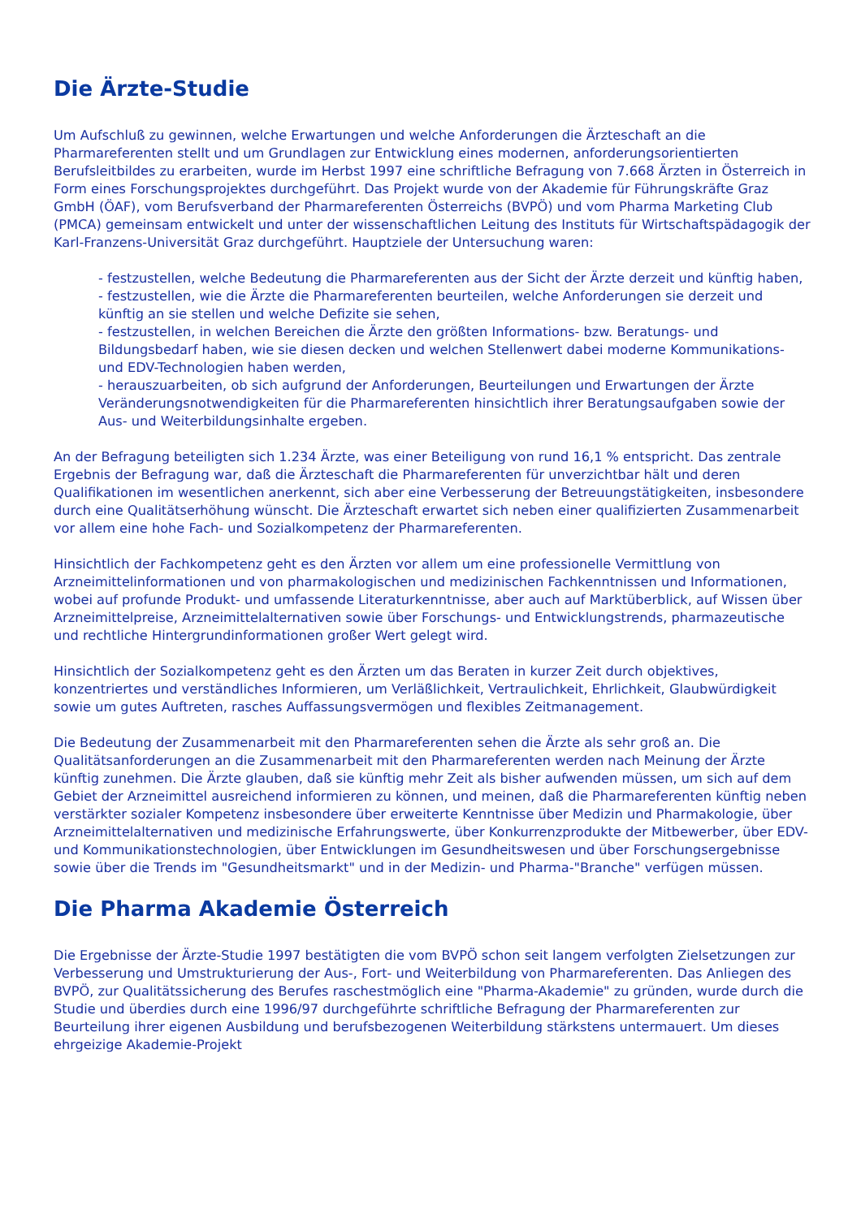Die Ärzte-Studie
Um Aufschluß zu gewinnen, welche Erwartungen und welche Anforderungen die Ärzteschaft an die Pharmareferenten stellt und um Grundlagen zur Entwicklung eines modernen, anforderungsorientierten Berufsleitbildes zu erarbeiten, wurde im Herbst 1997 eine schriftliche Befragung von 7.668 Ärzten in Österreich in Form eines Forschungsprojektes durchgeführt. Das Projekt wurde von der Akademie für Führungskräfte Graz GmbH (ÖAF), vom Berufsverband der Pharmareferenten Österreichs (BVPÖ) und vom Pharma Marketing Club (PMCA) gemeinsam entwickelt und unter der wissenschaftlichen Leitung des Instituts für Wirtschaftspädagogik der Karl-Franzens-Universität Graz durchgeführt. Hauptziele der Untersuchung waren:
- festzustellen, welche Bedeutung die Pharmareferenten aus der Sicht der Ärzte derzeit und künftig haben,
- festzustellen, wie die Ärzte die Pharmareferenten beurteilen, welche Anforderungen sie derzeit und künftig an sie stellen und welche Defizite sie sehen,
- festzustellen, in welchen Bereichen die Ärzte den größten Informations- bzw. Beratungs- und Bildungsbedarf haben, wie sie diesen decken und welchen Stellenwert dabei moderne Kommunikations- und EDV-Technologien haben werden,
- herauszuarbeiten, ob sich aufgrund der Anforderungen, Beurteilungen und Erwartungen der Ärzte Veränderungsnotwendigkeiten für die Pharmareferenten hinsichtlich ihrer Beratungsaufgaben sowie der Aus- und Weiterbildungsinhalte ergeben.
An der Befragung beteiligten sich 1.234 Ärzte, was einer Beteiligung von rund 16,1 % entspricht. Das zentrale Ergebnis der Befragung war, daß die Ärzteschaft die Pharmareferenten für unverzichtbar hält und deren Qualifikationen im wesentlichen anerkennt, sich aber eine Verbesserung der Betreuungstätigkeiten, insbesondere durch eine Qualitätserhöhung wünscht. Die Ärzteschaft erwartet sich neben einer qualifizierten Zusammenarbeit vor allem eine hohe Fach- und Sozialkompetenz der Pharmareferenten.
Hinsichtlich der Fachkompetenz geht es den Ärzten vor allem um eine professionelle Vermittlung von Arzneimittelinformationen und von pharmakologischen und medizinischen Fachkenntnissen und Informationen, wobei auf profunde Produkt- und umfassende Literaturkenntnisse, aber auch auf Marktüberblick, auf Wissen über Arzneimittelpreise, Arzneimittelalternativen sowie über Forschungs- und Entwicklungstrends, pharmazeutische und rechtliche Hintergrundinformationen großer Wert gelegt wird.
Hinsichtlich der Sozialkompetenz geht es den Ärzten um das Beraten in kurzer Zeit durch objektives, konzentriertes und verständliches Informieren, um Verläßlichkeit, Vertraulichkeit, Ehrlichkeit, Glaubwürdigkeit sowie um gutes Auftreten, rasches Auffassungsvermögen und flexibles Zeitmanagement.
Die Bedeutung der Zusammenarbeit mit den Pharmareferenten sehen die Ärzte als sehr groß an. Die Qualitätsanforderungen an die Zusammenarbeit mit den Pharmareferenten werden nach Meinung der Ärzte künftig zunehmen. Die Ärzte glauben, daß sie künftig mehr Zeit als bisher aufwenden müssen, um sich auf dem Gebiet der Arzneimittel ausreichend informieren zu können, und meinen, daß die Pharmareferenten künftig neben verstärkter sozialer Kompetenz insbesondere über erweiterte Kenntnisse über Medizin und Pharmakologie, über Arzneimittelalternativen und medizinische Erfahrungswerte, über Konkurrenzprodukte der Mitbewerber, über EDV- und Kommunikationstechnologien, über Entwicklungen im Gesundheitswesen und über Forschungsergebnisse sowie über die Trends im "Gesundheitsmarkt" und in der Medizin- und Pharma-"Branche" verfügen müssen.
Die Pharma Akademie Österreich
Die Ergebnisse der Ärzte-Studie 1997 bestätigten die vom BVPÖ schon seit langem verfolgten Zielsetzungen zur Verbesserung und Umstrukturierung der Aus-, Fort- und Weiterbildung von Pharmareferenten. Das Anliegen des BVPÖ, zur Qualitätssicherung des Berufes raschestmöglich eine "Pharma-Akademie" zu gründen, wurde durch die Studie und überdies durch eine 1996/97 durchgeführte schriftliche Befragung der Pharmareferenten zur Beurteilung ihrer eigenen Ausbildung und berufsbezogenen Weiterbildung stärkstens untermauert. Um dieses ehrgeizige Akademie-Projekt